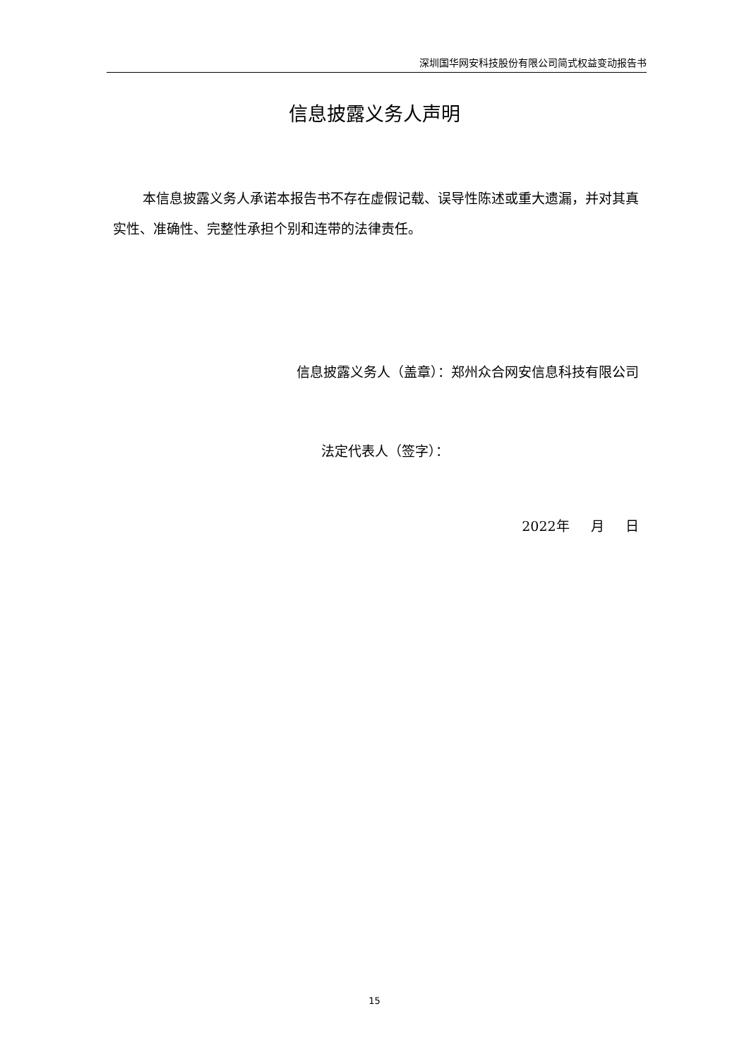深圳国华网安科技股份有限公司简式权益变动报告书
信息披露义务人声明
本信息披露义务人承诺本报告书不存在虚假记载、误导性陈述或重大遗漏，并对其真实性、准确性、完整性承担个别和连带的法律责任。
信息披露义务人（盖章）：郑州众合网安信息科技有限公司
法定代表人（签字）：
2022年 月 日
15